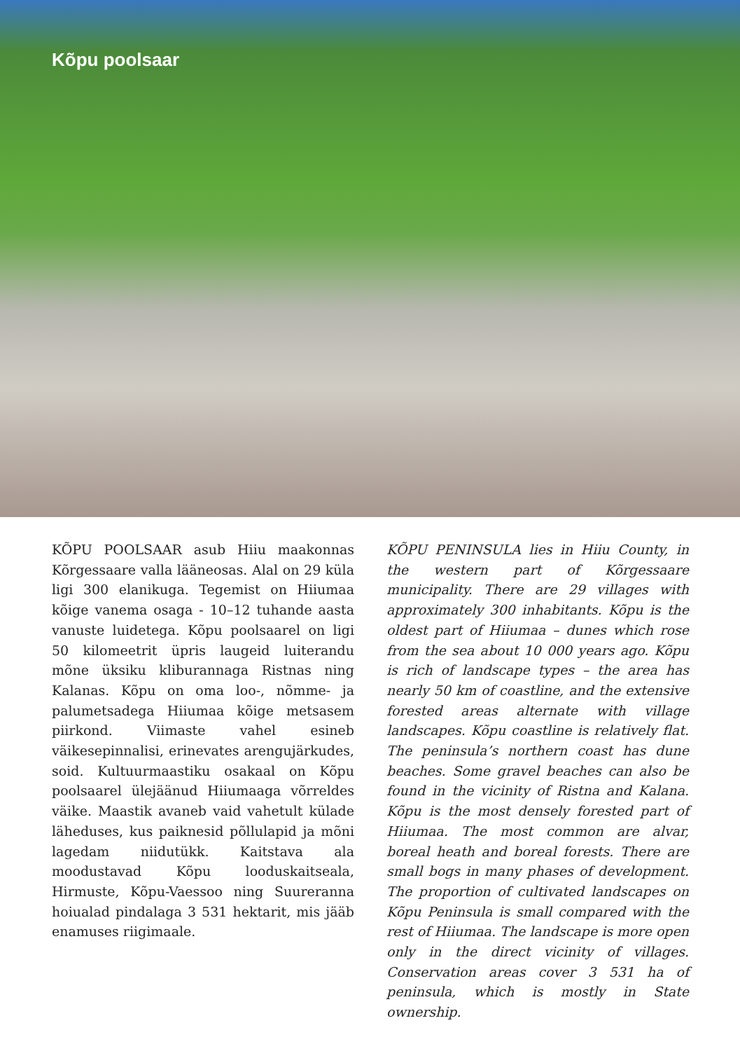Kõpu poolsaar
KÕPU POOLSAAR asub Hiiu maakonnas Kõrgessaare valla lääneosas. Alal on 29 küla ligi 300 elanikuga. Tegemist on Hiiumaa kõige vanema osaga - 10–12 tuhande aasta vanuste luidetega. Kõpu poolsaarel on ligi 50 kilomeetrit üpris laugeid luiterandu mõne üksiku kliburannaga Ristnas ning Kalanas. Kõpu on oma loo-, nõmme- ja palumetsadega Hiiumaa kõige metsasem piirkond. Viimaste vahel esineb väikesepinnalisi, erinevates arengujärkudes, soid. Kultuurmaastiku osakaal on Kõpu poolsaarel ülejäänud Hiiumaaga võrreldes väike. Maastik avaneb vaid vahetult külade läheduses, kus paiknesid põllulapid ja mõni lagedam niidutükk. Kaitstava ala moodustavad Kõpu looduskaitseala, Hirmuste, Kõpu-Vaessoo ning Suureranna hoiualad pindalaga 3 531 hektarit, mis jääb enamuses riigimaale.
KÕPU PENINSULA lies in Hiiu County, in the western part of Kõrgessaare municipality. There are 29 villages with approximately 300 inhabitants. Kõpu is the oldest part of Hiiumaa – dunes which rose from the sea about 10 000 years ago. Kõpu is rich of landscape types – the area has nearly 50 km of coastline, and the extensive forested areas alternate with village landscapes. Kõpu coastline is relatively flat. The peninsula’s northern coast has dune beaches. Some gravel beaches can also be found in the vicinity of Ristna and Kalana. Kõpu is the most densely forested part of Hiiumaa. The most common are alvar, boreal heath and boreal forests. There are small bogs in many phases of development. The proportion of cultivated landscapes on Kõpu Peninsula is small compared with the rest of Hiiumaa. The landscape is more open only in the direct vicinity of villages. Conservation areas cover 3 531 ha of peninsula, which is mostly in State ownership.